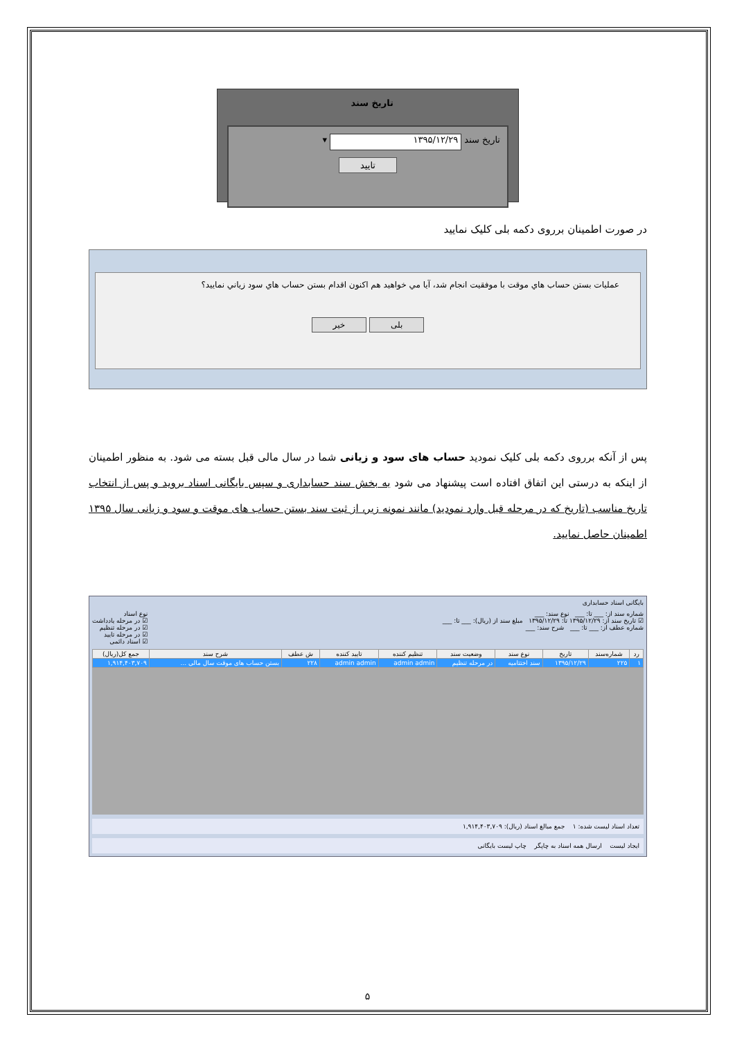تاریخ سند
تاریخ سند ۱۳۹۵/۱۲/۲۹ ▾
تایید
در صورت اطمینان برروی دکمه بلی کلیک نمایید
عمليات بستن حساب هاي موقت با موفقيت انجام شد، آيا مي خواهيد هم اكنون اقدام بستن حساب هاي سود زياني نماييد؟
بلی خیر
پس از آنکه برروی دکمه بلی کلیک نمودید حساب های سود و زیانی شما در سال مالی قبل بسته می شود. به منظور اطمینان از اینکه به درستی این اتفاق افتاده است پیشنهاد می شود به بخش سند حسابداری و سپس بایگانی اسناد بروید و پس از انتخاب تاریخ مناسب (تاریخ که در مرحله قبل وارد نمودید) مانند نمونه زیر، از ثبت سند بستن حساب های موقت و سود و زیانی سال ۱۳۹۵ اطمینان حاصل نمایید.
بایگانی اسناد حسابداری
شماره سند از: ___ تا: ___ نوع سند: ___
☑ تاریخ سند از: ۱۳۹۵/۱۲/۲۹ تا: ۱۳۹۵/۱۲/۲۹ مبلغ سند از (ریال): ___ تا: ___
شماره عطف از: ___ تا: ___ شرح سند: ___
نوع اسناد
☑ در مرحله یادداشت
☑ در مرحله تنظیم
☑ در مرحله تایید
☑ اسناد دائمی
| رد | شماره‌سند | تاریخ | نوع سند | وضعیت سند | تنظیم کننده | تایید کننده | ش عطف | شرح سند | جمع کل(ریال) |
| --- | --- | --- | --- | --- | --- | --- | --- | --- | --- |
| ۱ | ۲۲۵ | ۱۳۹۵/۱۲/۲۹ | سند اختتامیه | در مرحله تنظیم | admin admin | admin admin | ۲۲۸ | بستن حساب های موقت سال مالی ... | ۱,۹۱۴,۴۰۳,۷۰۹ |
تعداد اسناد لیست شده: ۱ جمع مبالغ اسناد (ریال): ۱,۹۱۴,۴۰۳,۷۰۹
ایجاد لیست ارسال همه اسناد به چاپگر چاپ لیست بایگانی
۵